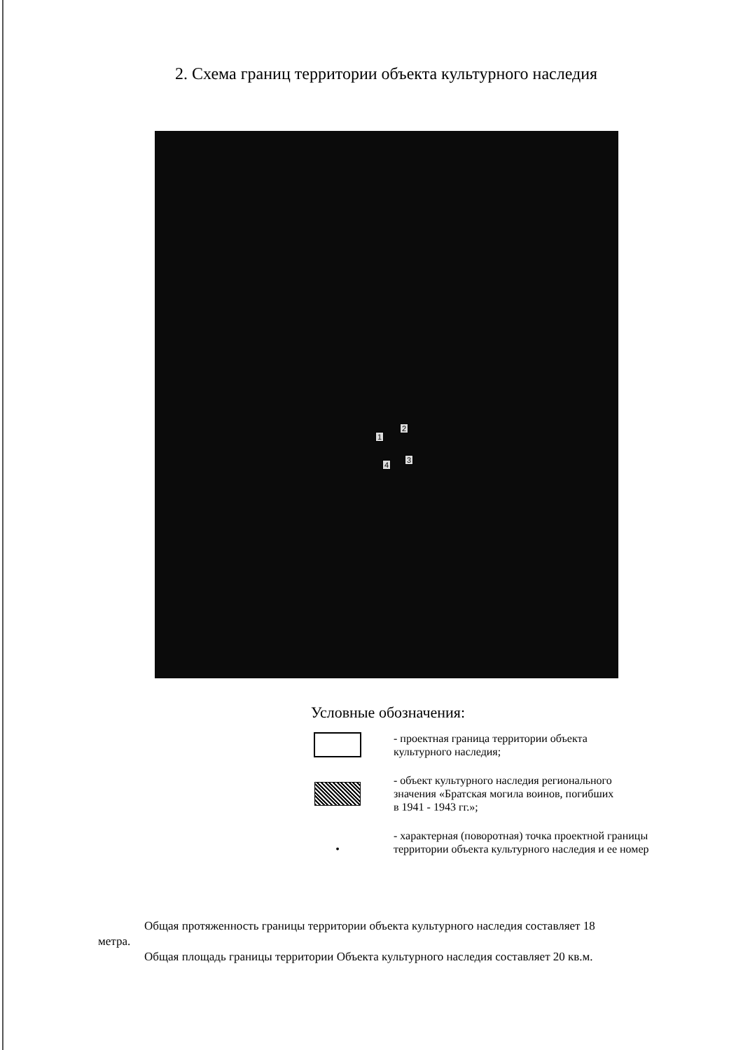2. Схема границ территории объекта культурного наследия
1
2
3
4
Условные обозначения:
- проектная граница территории объекта
культурного наследия;
- объект культурного наследия регионального
значения «Братская могила воинов, погибших
в 1941 - 1943 гг.»;
• - характерная (поворотная) точка проектной границы
территории объекта культурного наследия и ее номер
Общая протяженность границы территории объекта культурного наследия составляет 18 метра.
Общая площадь границы территории Объекта культурного наследия составляет 20 кв.м.